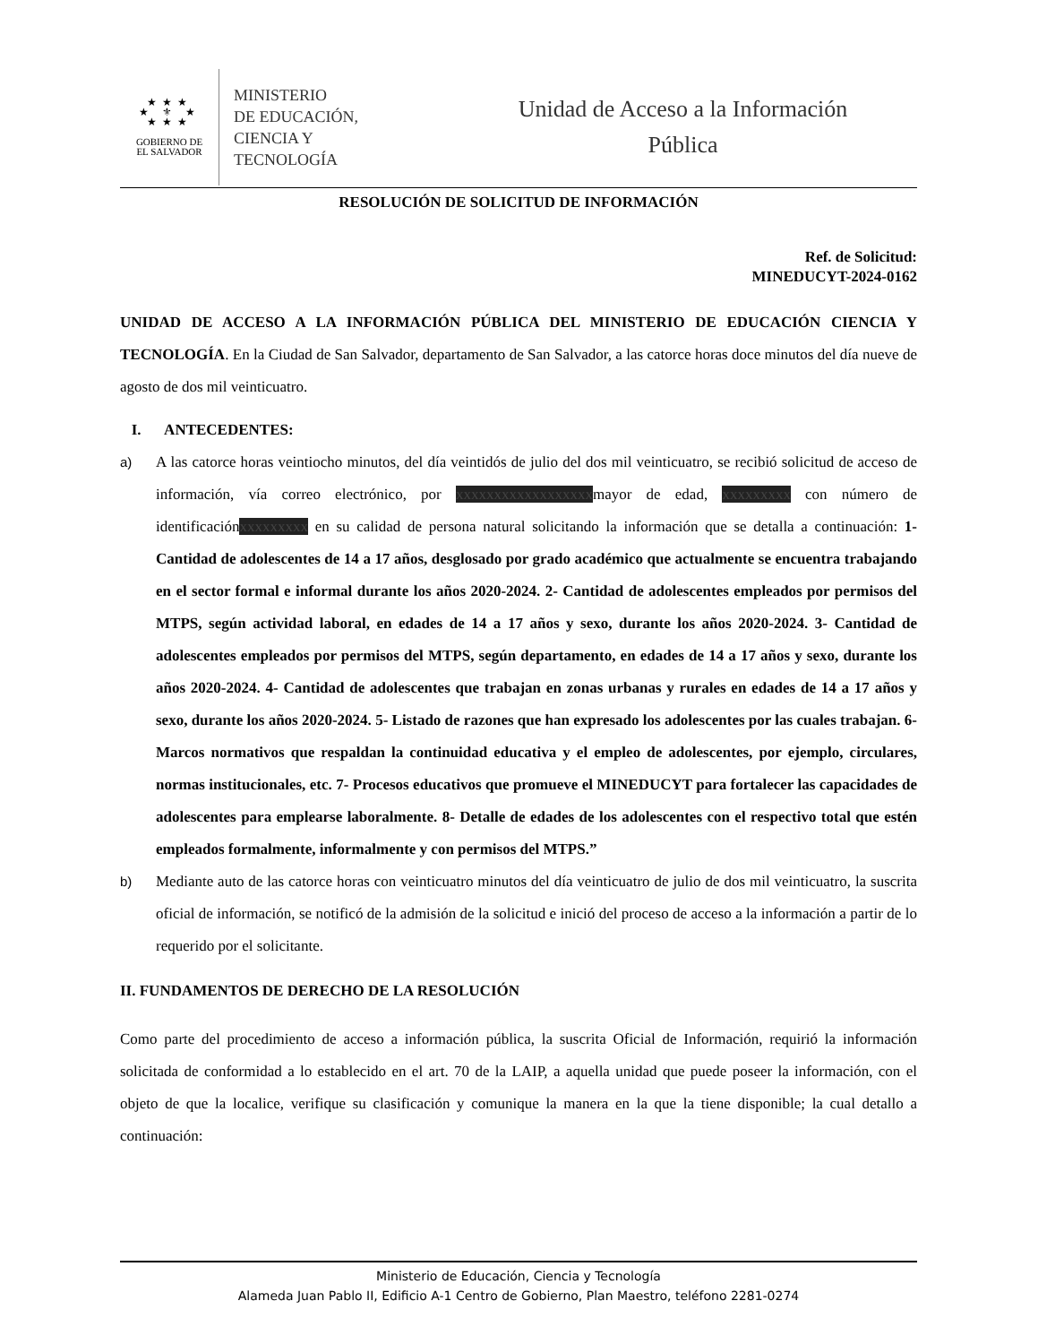★★★
★ ⚜ ★
★★★
GOBIERNO DE
EL SALVADOR
MINISTERIO
DE EDUCACIÓN,
CIENCIA Y
TECNOLOGÍA
Unidad de Acceso a la Información
Pública
RESOLUCIÓN DE SOLICITUD DE INFORMACIÓN
Ref. de Solicitud:
MINEDUCYT-2024-0162
UNIDAD DE ACCESO A LA INFORMACIÓN PÚBLICA DEL MINISTERIO DE EDUCACIÓN CIENCIA Y TECNOLOGÍA. En la Ciudad de San Salvador, departamento de San Salvador, a las catorce horas doce minutos del día nueve de agosto de dos mil veinticuatro.
I. ANTECEDENTES:
a) A las catorce horas veintiocho minutos, del día veintidós de julio del dos mil veinticuatro, se recibió solicitud de acceso de información, vía correo electrónico, por xxxxxxxxxxxxxxxxxxmayor de edad, xxxxxxxxx con número de identificaciónxxxxxxxxx en su calidad de persona natural solicitando la información que se detalla a continuación: 1- Cantidad de adolescentes de 14 a 17 años, desglosado por grado académico que actualmente se encuentra trabajando en el sector formal e informal durante los años 2020-2024. 2- Cantidad de adolescentes empleados por permisos del MTPS, según actividad laboral, en edades de 14 a 17 años y sexo, durante los años 2020-2024. 3- Cantidad de adolescentes empleados por permisos del MTPS, según departamento, en edades de 14 a 17 años y sexo, durante los años 2020-2024. 4- Cantidad de adolescentes que trabajan en zonas urbanas y rurales en edades de 14 a 17 años y sexo, durante los años 2020-2024. 5- Listado de razones que han expresado los adolescentes por las cuales trabajan. 6- Marcos normativos que respaldan la continuidad educativa y el empleo de adolescentes, por ejemplo, circulares, normas institucionales, etc. 7- Procesos educativos que promueve el MINEDUCYT para fortalecer las capacidades de adolescentes para emplearse laboralmente. 8- Detalle de edades de los adolescentes con el respectivo total que estén empleados formalmente, informalmente y con permisos del MTPS.”
b) Mediante auto de las catorce horas con veinticuatro minutos del día veinticuatro de julio de dos mil veinticuatro, la suscrita oficial de información, se notificó de la admisión de la solicitud e inició del proceso de acceso a la información a partir de lo requerido por el solicitante.
II. FUNDAMENTOS DE DERECHO DE LA RESOLUCIÓN
Como parte del procedimiento de acceso a información pública, la suscrita Oficial de Información, requirió la información solicitada de conformidad a lo establecido en el art. 70 de la LAIP, a aquella unidad que puede poseer la información, con el objeto de que la localice, verifique su clasificación y comunique la manera en la que la tiene disponible; la cual detallo a continuación:
Ministerio de Educación, Ciencia y Tecnología
Alameda Juan Pablo II, Edificio A-1 Centro de Gobierno, Plan Maestro, teléfono 2281-0274